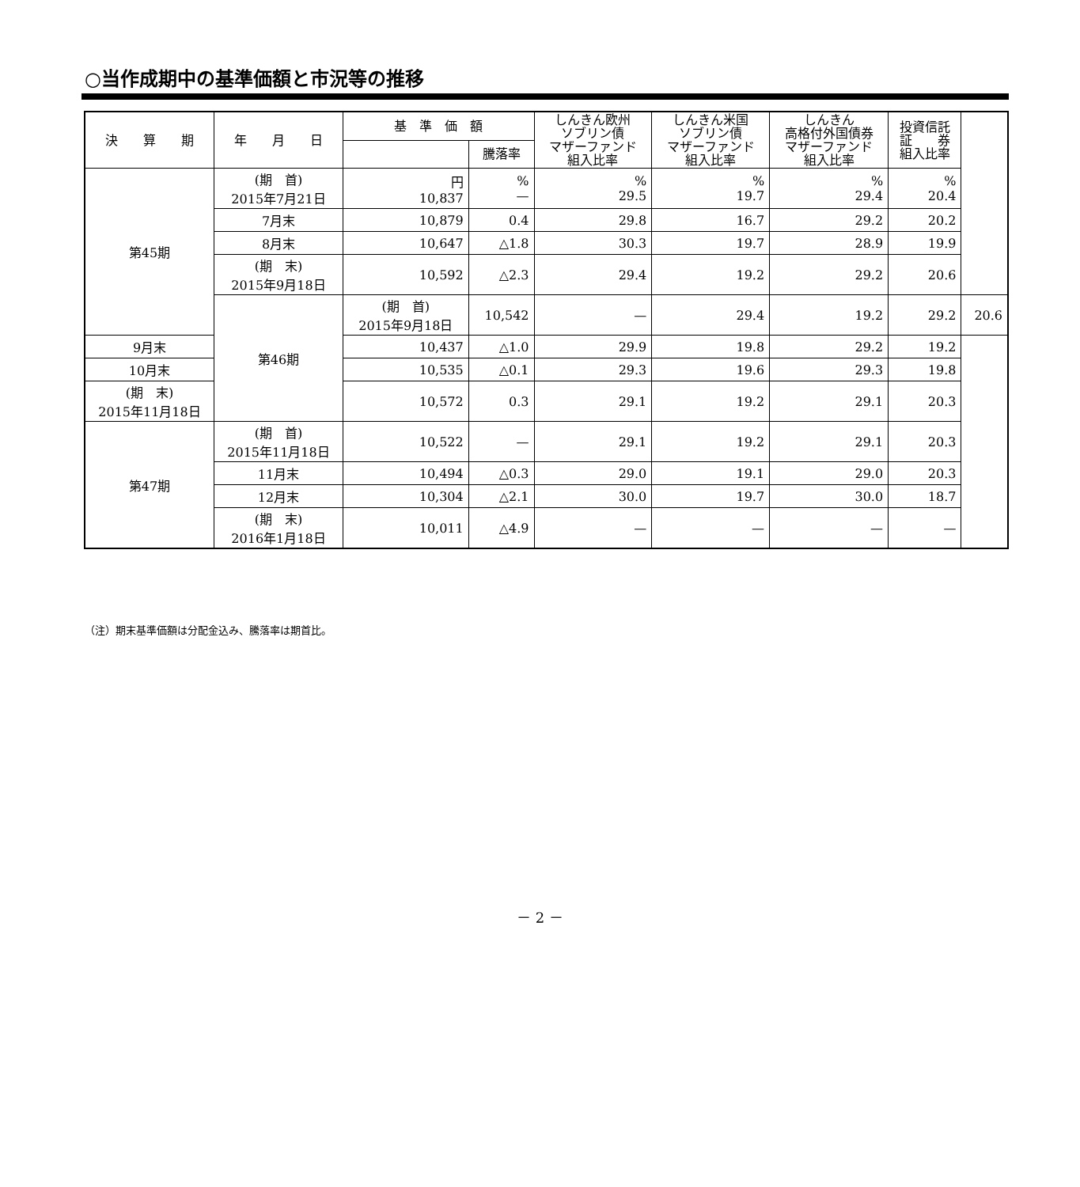○当作成期中の基準価額と市況等の推移
| 決 算 期 | 年 月 日 | 基 準 価 額 | | しんきん欧州 ソブリン債 マザーファンド 組入比率 | しんきん米国 ソブリン債 マザーファンド 組入比率 | しんきん 高格付外国債券 マザーファンド 組入比率 | 投資信託 証 券 組入比率 | |
| --- | --- | --- | --- | --- | --- | --- | --- | --- |
| | | | 騰落率 | | | | | |
| 第45期 | (期 首) 2015年7月21日 | 円 10,837 | % — | % 29.5 | % 19.7 | % 29.4 | % 20.4 | |
| | 7月末 | 10,879 | 0.4 | 29.8 | 16.7 | 29.2 | 20.2 | |
| | 8月末 | 10,647 | △1.8 | 30.3 | 19.7 | 28.9 | 19.9 | |
| | (期 末) 2015年9月18日 | 10,592 | △2.3 | 29.4 | 19.2 | 29.2 | 20.6 | |
| | 第46期 | (期 首) 2015年9月18日 | 10,542 | — | 29.4 | 19.2 | 29.2 | 20.6 |
| 9月末 | | 10,437 | △1.0 | 29.9 | 19.8 | 29.2 | 19.2 | |
| 10月末 | | 10,535 | △0.1 | 29.3 | 19.6 | 29.3 | 19.8 | |
| (期 末) 2015年11月18日 | | 10,572 | 0.3 | 29.1 | 19.2 | 29.1 | 20.3 | |
| 第47期 | (期 首) 2015年11月18日 | 10,522 | — | 29.1 | 19.2 | 29.1 | 20.3 | |
| | 11月末 | 10,494 | △0.3 | 29.0 | 19.1 | 29.0 | 20.3 | |
| | 12月末 | 10,304 | △2.1 | 30.0 | 19.7 | 30.0 | 18.7 | |
| | (期 末) 2016年1月18日 | 10,011 | △4.9 | — | — | — | — | |
（注）期末基準価額は分配金込み、騰落率は期首比。
－ 2 －